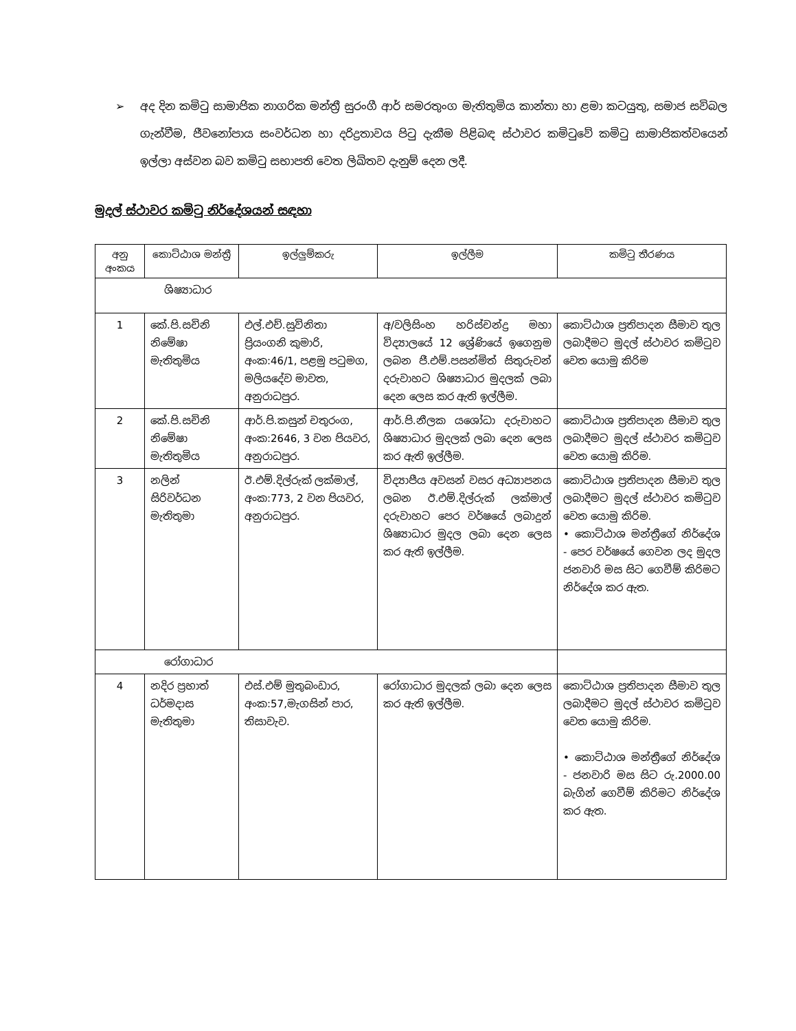➢ අද දින කමිටු සාමාජික නාගරික මන්ත්‍රී සුරංගී ආර් සමරතුංග මැතිතුමිය කාන්තා හා ළමා කටයුතු, සමාජ සවිබල ගැන්වීම, ජීවනෝපාය සංවර්ධන හා දරිද්‍රතාවය පිටු දැකීම පිළිබඳ ස්ථාවර කමිටුවේ කමිටු සාමාජිකත්වයෙන් ඉල්ලා අස්වන බව කමිටු සභාපති වෙත ලිඛිතව දැනුම් දෙන ලදී.
මුදල් ස්ථාවර කමිටු නිර්දේශයන් සඳහා
| අනු අංකය | කොට්ඨාශ මන්ත්‍රී | ඉල්ලුම්කරු | ඉල්ලීම | කමිටු තීරණය |
| --- | --- | --- | --- | --- |
| ශිෂ්‍යාධාර | | | | |
| 1 | කේ.පි.සචිනි නිමේෂා මැතිතුමිය | එල්.එච්.සුවිනිතා ප්‍රියංගනි කුමාරි, අංක:46/1, පළමු පටුමග, මලියදේව මාවත, අනුරාධපුර. | අ/වලිසිංහ හරිස්චන්ද්‍ර මහා විද්‍යාලයේ 12 ශ්‍රේණියේ ඉගෙනුම ලබන ජී.එම්.පසන්මිත් සිතුරුවන් දරුවාහට ශිෂ්‍යාධාර මුදලක් ලබා දෙන ලෙස කර ඇති ඉල්ලීම. | කොට්ඨාශ ප්‍රතිපාදන සීමාව තුල ලබාදීමට මුදල් ස්ථාවර කමිටුව වෙත යොමු කිරිම |
| 2 | කේ.පි.සචිනි නිමේෂා මැතිතුමිය | ආර්.පි.කසුන් චතුරංග, අංක:2646, 3 වන පියවර, අනුරාධපුර. | ආර්.පි.නීලක යශෝධා දරුවාහට ශිෂ්‍යාධාර මුදලක් ලබා දෙන ලෙස කර ඇති ඉල්ලීම. | කොට්ඨාශ ප්‍රතිපාදන සීමාව තුල ලබාදීමට මුදල් ස්ථාවර කමිටුව වෙත යොමු කිරිම. |
| 3 | නලින් සිරිවර්ධන මැතිතුමා | ඊ.එම්.දිල්රුක් ලක්මාල්, අංක:773, 2 වන පියවර, අනුරාධපුර. | විද්‍යාපීය අවසන් වසර අධ්‍යාපනය ලබන ඊ.එම්.දිල්රුක් ලක්මාල් දරුවාහට පෙර වර්ෂයේ ලබාදුන් ශිෂ්‍යාධාර මුදල ලබා දෙන ලෙස කර ඇති ඉල්ලීම. | කොට්ඨාශ ප්‍රතිපාදන සීමාව තුල ලබාදීමට මුදල් ස්ථාවර කමිටුව වෙත යොමු කිරිම. • කොට්ඨාශ මන්ත්‍රීගේ නිර්දේශ - පෙර වර්ෂයේ ගෙවන ලද මුදල ජනවාරි මස සිට ගෙවීම් කිරිමට නිර්දේශ කර ඇත. |
| රෝගාධාර | | | | |
| 4 | නදිර ප්‍රභාත් ධර්මදාස මැතිතුමා | එස්.එම් මුතුබංඩාර, අංක:57,මැගසින් පාර, තිසාවැව. | රෝගාධාර මුදලක් ලබා දෙන ලෙස කර ඇති ඉල්ලීම. | කොට්ඨාශ ප්‍රතිපාදන සීමාව තුල ලබාදීමට මුදල් ස්ථාවර කමිටුව වෙත යොමු කිරිම. • කොට්ඨාශ මන්ත්‍රීගේ නිර්දේශ - ජනවාරි මස සිට රු.2000.00 බැගින් ගෙවීම් කිරිමට නිර්දේශ කර ඇත. |